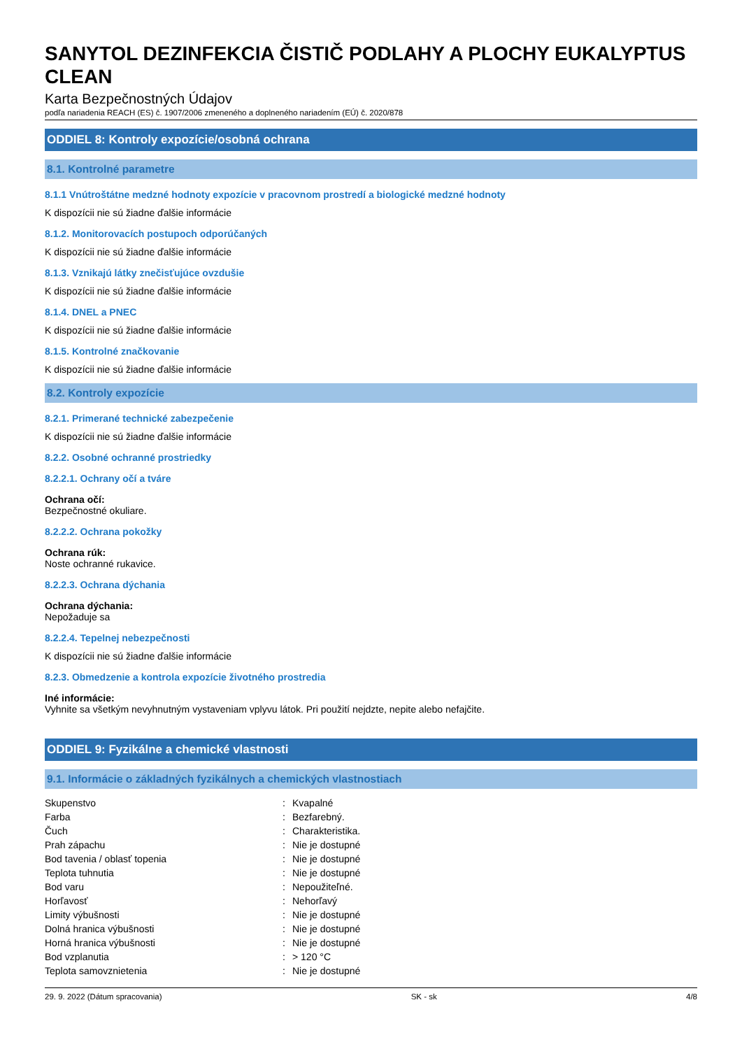SANYTOL DEZINFEKCIA ČISTIČ PODLAHY A PLOCHY EUKALYPTUS CLEAN
Karta Bezpečnostných Údajov
podľa nariadenia REACH (ES) č. 1907/2006 zmeneného a doplneného nariadením (EÚ) č. 2020/878
ODDIEL 8: Kontroly expozície/osobná ochrana
8.1. Kontrolné parametre
8.1.1 Vnútroštátne medzné hodnoty expozície v pracovnom prostredí a biologické medzné hodnoty
K dispozícii nie sú žiadne ďalšie informácie
8.1.2. Monitorovacích postupoch odporúčaných
K dispozícii nie sú žiadne ďalšie informácie
8.1.3. Vznikajú látky znečisťujúce ovzdušie
K dispozícii nie sú žiadne ďalšie informácie
8.1.4. DNEL a PNEC
K dispozícii nie sú žiadne ďalšie informácie
8.1.5. Kontrolné značkovanie
K dispozícii nie sú žiadne ďalšie informácie
8.2. Kontroly expozície
8.2.1. Primerané technické zabezpečenie
K dispozícii nie sú žiadne ďalšie informácie
8.2.2. Osobné ochranné prostriedky
8.2.2.1. Ochrany očí a tváre
Ochrana očí:
Bezpečnostné okuliare.
8.2.2.2. Ochrana pokožky
Ochrana rúk:
Noste ochranné rukavice.
8.2.2.3. Ochrana dýchania
Ochrana dýchania:
Nepožaduje sa
8.2.2.4. Tepelnej nebezpečnosti
K dispozícii nie sú žiadne ďalšie informácie
8.2.3. Obmedzenie a kontrola expozície životného prostredia
Iné informácie:
Vyhnite sa všetkým nevyhnutným vystaveniam vplyvu látok. Pri použití nejdzte, nepite alebo nefajčite.
ODDIEL 9: Fyzikálne a chemické vlastnosti
9.1. Informácie o základných fyzikálnych a chemických vlastnostiach
| Skupenstvo | : | Kvapalné |
| Farba | : | Bezfarebný. |
| Čuch | : | Charakteristika. |
| Prah zápachu | : | Nie je dostupné |
| Bod tavenia / oblasť topenia | : | Nie je dostupné |
| Teplota tuhnutia | : | Nie je dostupné |
| Bod varu | : | Nepoužiteľné. |
| Horľavosť | : | Nehorľavý |
| Limity výbušnosti | : | Nie je dostupné |
| Dolná hranica výbušnosti | : | Nie je dostupné |
| Horná hranica výbušnosti | : | Nie je dostupné |
| Bod vzplanutia | : | > 120 °C |
| Teplota samovznietenia | : | Nie je dostupné |
29. 9. 2022 (Dátum spracovania) SK - sk 4/8